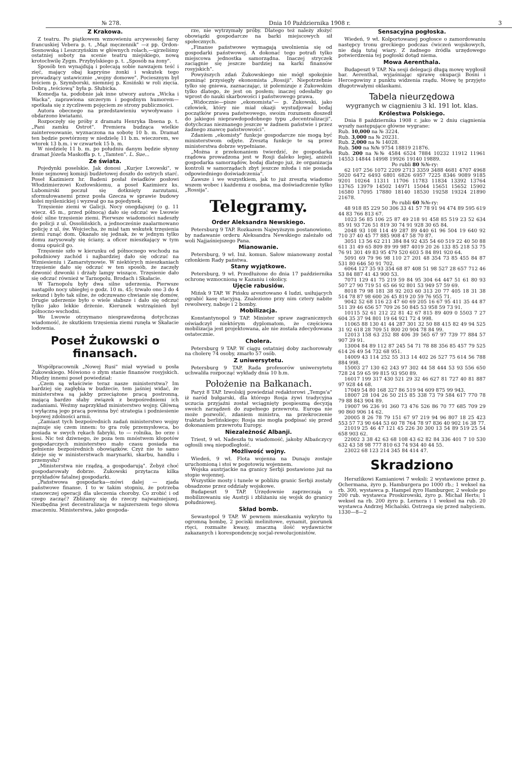№ 278. Dnia 10 Października 1908 r. 3
Z Krakowa.
Z teatru. Po piątkowem wznowieniu arcywesołej farsy francuskiej Vebera p. t. „Mąż męczennik" —z pp. Ordon-Sosnowską i Leszczyńskim w głównych rolach,—ujrzeliśmy ostatniej soboty na scenie teatru miejskiego, nową krotochwilę Zygm. Przybylskiego p. t. „Sposób na żony".
Sposób ten wynajdują i polecają sobie nawzajem teść i zięć, mający obaj kapryśne żonki i wskutek tego prowadzący ustawicznie „wojny domowe". Pociesznym był teściem p. Szymborski, niemniej p. Kosiński w roli zięcia. Dobrą „teściową" była p. Słubicka.
Komedja ta, podobnie jak inne utwory autora „Wicka i Wacka", zaprawiona szczerym i pogodnym humorem—spotkała się z życzliwem pojęciem ze strony publiczności.
Autora obecnego na przedstawieniu wywoływano i obdarzono kwiatami.
Rozpoczęły się próby z dramatu Henryka Ibsena p. t. „Pani zamku Ostrot". Premiera budząca wielkie zainteresowanie, wyznaczona na sobotę 10 b. m. Dramat ten będzie powtórzony w niedzielę 11 b.m. wieczorem, we wtorek 13 b.m. i w czwartek 15 b. m.
W niedzielę 11 b. m. po południu danym będzie słynny dramat Józefa Maskoffa p. t. „Tamten". L. Sue...
Ze świata.
Pojedynki poselskie. Jak donosi „Kurjer Lwowski", w łonie sejmowej komisji budżetowej doszło do ostrych starć. Poseł Kazimierz hr. Badeni posłał świadków posłowi Włodzimierzowi Kozłowskiemu, a poseł Kazimierz ks. Lubomirski poczuł się dotknięty zarzutami, sformułowanemi przez posła Gzecza w sprawie budowy kołei myślenickiej i wyzwał go na pojedynek.
Trzęsienie ziemi w Galicji. Nocy onegdajszej (o g. 11 wiecz. 45 m., przed północą) dało się odczuć we Lwowie dość silne trzęsienie ziemi. Pierwsze wiadomości nadeszły do policji z ul. Ossolińskich, a jednocześnie zaalarmowano policję z ul. św. Wojciecha, że miał tam wskutek trzęsienia ziemi runąć dom. Okazało się jednak, że w jednym tylko domu zarysowały się ściany, a oficer mieszkający w tym domu opuścił go.
Trzęsienie szło w kierunku od północnego wschodu na południowy zachód i najbardziej dało się odczuć na Wzniesieniu i Zamarstynowie. W niektórych mieszkaniach trzęsienie dało się odczuć w ten sposób, że zaczęły dzwonić dzwonki i drżały lampy wiszące. Trzęsienie dało się odczuć również w Tarnopolu, Brodach i Skałacie.
W Tarnopolu były dwa silne uderzenia. Pierwsze nastąpiło nocy ubiegłej o godz. 10 m. 45; trwało ono 3 do 4 sekund i było tak silne, że odczuwano chwianie się domów. Drugie uderzenie było o wiele słabsze i dało się odczuć tylko jako lekkie drżenie. Kierunek wstrząśnień był północno-wschodni.
We Lwowie otrzymano niesprawdzoną dotychczas wiadomość, że skutkiem trzęsienia ziemi runęła w Skałacie lodownia.
Poseł Żukowski o finansach.
Współpracownik „Nowej Rusi" miał wywiad u posła Żukowskiego. Mówiono o złym stanie finansów rosyjskich. Między innemi poseł powiedział:
„Czem są właściwie teraz nasze ministerstwa? Im bardziej się zagłębia w budżecie, tem jaśniej widać, że ministerstwa są jakby przeciążone pracą postronną, mającą bardzo słaby związek z bezpośredniemi ich zadaniami. Weźmy naprzykład ministerstwo wojny. Główną i wyłączną jego pracą powinna być strategia i podniesienie bojowej zdolności armii.
„Zamiast tych bezpośrednich zadań ministerstwo wojny zajmuje się czem innem: to gra rolę przemysłowca, bo posiada w swych rękach fabryki, to — rolnika, bo orze i kosi. Nic też dziwnego, że poza tem mnóstwem kłopotów gospodarczych ministerstwo mało czasu posiada na pełnienie bezpośrednich obowiązków. Czyż nie to samo dzieje się w ministerstwach marynarki, skarbu, handlu i przemysłu?
„Ministerstwa nie rządzą, a gospodarują". Żebyż choć gospodarowały dobrze. Żukowski przytacza kilka przykładów fatalnej gospodarki.
„Państwowa gospodarka—mówi dalej — zjada państwowe finanse. I to w takim stopniu, że potrzeba stanowczej operacji dla uleczenia choroby. Co zrobić i od czego zacząć? Zbliżamy się do rzeczy najważniejszej. Niezbędna jest decentralizacja w najszerszem tego słowa znaczeniu. Ministerstwa, jako gospoda-
rze, nie wytrzymały próby. Dlatego też należy złożyć obowiązki gospodarcze na barki miejscowych sił społecznych.
„Finanse państwowe wymagają uwolnienia się od gospodarki państwowej. A dokonać tego potrafi tylko miejscowa jednostka samorządna. Inaczej stryczek zaciągnie się jeszcze bardziej na karki finansów rosyjskich".
Powyższych zdań Żukowskiego nie mógł spokojnie pominąć przysięgły ekonomista „Rossiji". Niepotrzebnie tylko się gniewa, zaznaczając, iż polemizuje z Żukowskim tylko dlatego, że jest on posłem; inaczej odesłałby go wprost do nauki skarbowości i państwowego prawa.
„Widocznie—pisze „ekonomista"— p. Żukowski, jako człowiek, który nie miał okazji wystudjować bodaj początków prawa państwowego, swoim rozumem doszedł do jakiegoś nieprawdopodobnego typu „decentralizacji", dotychczas nieznanego jeszcze w żadnem państwie i przez żadnego znawcę państwowości".
Zdaniem „ekomisty" funkcje gospodarcze nie mogą być ministerstwom odjęte. Zresztą funkcje te są przez ministerstwa dobrze wypełniane.
„Można z przekonaniem twierdzić, że gospodarka rządowa prowadzona jest w Rosji daleko lepiej, aniżeli gospodarka samorządów, bodaj dlatego już, że organizacja kontroli w samorządach zbyt jeszcze młoda i nie posiada odpowiedniego doświadczenia".
Zawsze i we wszystkiem, jak to już zresztą wiadomo wszem wobec i każdemu z osobna, ma doświadczenie tylko „Rossija".
Telegramy.
Order Aleksandra Newskiego.
Petersburg 9 TAP. Rozkazem Najwyższym postanowiono, by nadawanie orderu Aleksandra Newskiego zależało od woli Najjaśniejszego Pana.
Mianowanie.
Petersburg, 9 wł. Inż. komun. Sałow mianowany został członkiem Rady państwa.
Stany wyjątkowe.
Petersburg, 9 wł. Przedłużone do dnia 17 października ochronę wzmocnioną w Kazaniu i okolicy.
Ujęcie rabusiów.
Mińsk 9 TAP. W Pińsku aresztowano 4 ludzi, usiłujących ograbić kasę stacyjną. Znaleziono przy nim cztery nabite rewolwery, naboje i 2 bomby.
Mobilizacja.
Konstantynopol 9 TAP. Minister spraw zagranicznych oświadczył niektórym dyplomatom, że częściowa mobilizacja jest projektowana, ale nie została zdecydowana ostatecznie.
Cholera.
Petersburg 9 TAP. W ciągu ostatniej doby zachorowały na cholerę 74 osoby, zmarło 57 osób.
Z uniwersytetu.
Petersburg 9 TAP. Rada profesorów uniwersytetu uchwaliła rozpocząć wykłady dnia 10 b.m.
Położenie na Bałkanach.
Paryż 8 TAP. Izwolskij powiedział redaktorowi „Temps'a" iż naród bułgarski, dla którego Rosja żywi tradycyjna uczucia przyjaźni został wciągnięty pospieszną decyzją swoich zarządzeń do zupełnego przewrotu. Europa nie może pozwolić, zdaniem ministra, na przekroczenie traktatu berlińskiego; Rosja nie mogła podpisać się przed dokonaniem przewrotu Europy.
Niezależność Albanji.
Triest, 9 wł. Nadeszła tu wiadomość, jakoby Albańczycy ogłosili swą niepodległość.
Możliwość wojny.
Wiedeń, 9 wł. Flota wojenna na Dunaju zostaje uruchomioną i stoi w pogotowiu wojennem.
Wojska austrjackie na granicy Serbji postawiono już na stopie wojennej.
Wszystkie mosty i tunele w pobliżu granic Serbji zostały obsadzone przez oddziały wojskowe.
Budapeszt 9 TAP. Urzędownie zaprzeczają o mobilizowaniu się Austrji i zbliżaniu się wojsk do granicy południowej.
Skład bomb.
Sewastopol 9 TAP. W pewnem mieszkaniu wykryto tu ogromną bombę, 2 pociski melinitowe, eynamit, piorunek rtęci, rozmaite kwasy, znaczną ilość wydawnictw zakazanych i korespondencję socjal-rewolucjonistów.
Sensacyjna pogłoska.
Wiedeń, 9 wł. Kolportowanej pogłosce o zamordowaniu następcy tronu greckiego podczas ćwiczeń wojskowych, nie dają tutaj wiary. Z żadnego źródła urzędowego potwierdzenia tej pogłoski dotąd niema.
Mowa Aerenthala.
Budapeszt 9 TAP. Na sesji delegacji długą mowę wygłosił bar. Aerenthal, wyjaśniając sprawę okupacji Bośni i Hercegowiny z punktu widzenia rządu. Mowę tę przyjęto długotrwałymi oklaskami.
Tabela nieurzędowa
wygranych w ciągnieniu 3 kl. 191 lot. klas.
Królestwa Polskiego.
Dnia 8 października 1908 r. jako w 2 dniu ciągnienia wyszły następujące główne wygrane:
Rub. 10,000 na № 3224.
Rub. 3,000 na № 20231.
Rub. 2,000 na № 14028.
Rub. 500 na №№ 9754 18819 21876.
Rub. 200 na №№ 4584 6524 7884 10232 11912 11961 14553 14844 14998 19926 19140 19889.
Po rubli 80 №№-ry:
62 107 256 1072 2209 2713 3359 3488 4681 4707 4968 5020 6472 6493 6801 6826 6957 7225 8346 9089 9185 9201 10264 11311 11706 11783 11834 13392 13764 13765 13979 14502 14971 15044 15651 15652 15902 16580 17095 17880 18140 18530 19258 19324 21890 21678.
Po rubli 60 №№-ry:
48 918 85 229 50 306 33 41 57 78 91 94 474 89 595 619 44 83 766 813 67.
1023 56 85 106 25 87 49 218 91 458 85 519 23 52 634 85 91 93 726 51 819 30 74 91 928 30 65 84.
2048 93 108 114 49 287 89 440 61 96 504 19 640 92 710 37 40 45 77 885 908 47 58 70 87.
3051 13 56 62 211 384 84 92 435 54 60 519 22 40 50 88 611 31 49 65 809 89 99 987 4019 20 26 133 85 218 53 75 76 91 301 49 83 95 479 520 603 5 84 891 920 64.
5091 69 79 96 98 110 27 201 48 354 73 85 455 84 87 531 80 646 50 91 702.
6064 127 35 93 354 68 87 408 51 98 527 28 657 712 46 53 84 887 41 43 900 53.
7071 129 41 75 219 59 84 95 304 64 447 51 61 80 93 507 27 90 719 51 65 66 92 801 53 949 57 59 69.
8018 79 98 181 38 92 203 60 313 20 77 405 18 31 38 514 78 87 98 600 26 45 819 20 59 76 955 71.
9042 52 68 116 23 47 60 69 205 16 67 95 411 35 44 87 511 39 46 656 57 709 26 50 845 53 958 59 73 91.
10115 52 61 212 22 81 42 67 815 89 409 0 5503 7 27 604 35 37 94 801 19 64 921 72 4 998.
11065 88 130 41 44 287 301 32 50 88 415 82 49 94 525 31 92 618 28 709 51 800 20 904 78 84 99.
12013 158 63 252 88 406 39 565 67 97 739 77 884 57 907 39 91.
13004 84 89 112 87 245 54 71 78 88 356 85 457 79 525 614 26 49 54 732 68 951.
14009 43 114 252 55 313 14 402 26 527 75 614 56 788 884 998.
15003 27 130 62 243 97 302 44 58 444 53 93 556 650 728 24 59 65 99 815 93 950 89.
16017 199 317 430 521 29 32 46 627 81 727 40 81 887 97 928 44 68.
17049 54 80 168 327 86 519 94 609 875 99 943.
18007 28 104 26 50 215 85 338 73 79 584 617 770 78 79 88 843 904 89.
19007 96 236 91 360 73 476 526 86 70 77 685 709 29 90 860 906 14 62.
20005 8 26 78 79 151 67 97 219 94 96 807 18 25 423 553 57 73 90 644 53 60 78 764 78 97 836 40 902 16 38 77.
21019 25 46 47 121 45 226 30 300 13 54 89 519 25 54 658 903 62.
22002 3 38 42 63 68 108 43 62 82 84 336 401 7 10 530 632 43 58 98 777 810 63 74 934 40 44 55.
23022 68 123 214 345 84 414 47.
Skradziono
Herszlikowi Kamianiowi 7 weksli: 2 wystawione przez p. Ochermana, żyro p. Hamburgera po 1000 rb.; 1 weksel na rb. 300, wystawca p. Hampel żyro Hamburger, 2 weksle po 200 rub. wystawca Proskirowski, żyro p. Michał Herts; 1 weksel na rb. 200 żyro p. Lernera i 1 weksel na rub. 20 wystawca Andrzej Michalski. Ostrzega się przed nabyciem. 1330—8—2